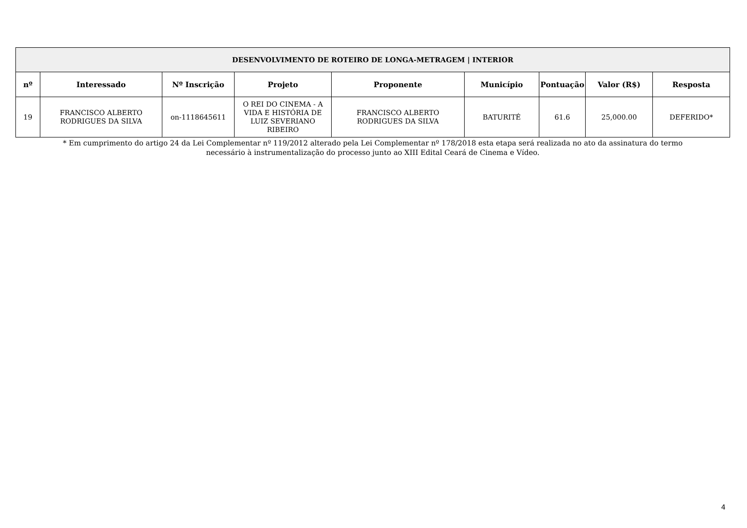| DESENVOLVIMENTO DE ROTEIRO DE LONGA-METRAGEM / INTERIOR | | | | | | | | |
| --- | --- | --- | --- | --- | --- | --- | --- | --- |
| nº | Interessado | Nº Inscrição | Projeto | Proponente | Município | Pontuação | Valor (R$) | Resposta |
| 19 | FRANCISCO ALBERTO RODRIGUES DA SILVA | on-1118645611 | O REI DO CINEMA - A VIDA E HISTÓRIA DE LUIZ SEVERIANO RIBEIRO | FRANCISCO ALBERTO RODRIGUES DA SILVA | BATURITÉ | 61.6 | 25,000.00 | DEFERIDO* |
* Em cumprimento do artigo 24 da Lei Complementar nº 119/2012 alterado pela Lei Complementar nº 178/2018 esta etapa será realizada no ato da assinatura do termo
necessário à instrumentalização do processo junto ao XIII Edital Ceará de Cinema e Vídeo.
4